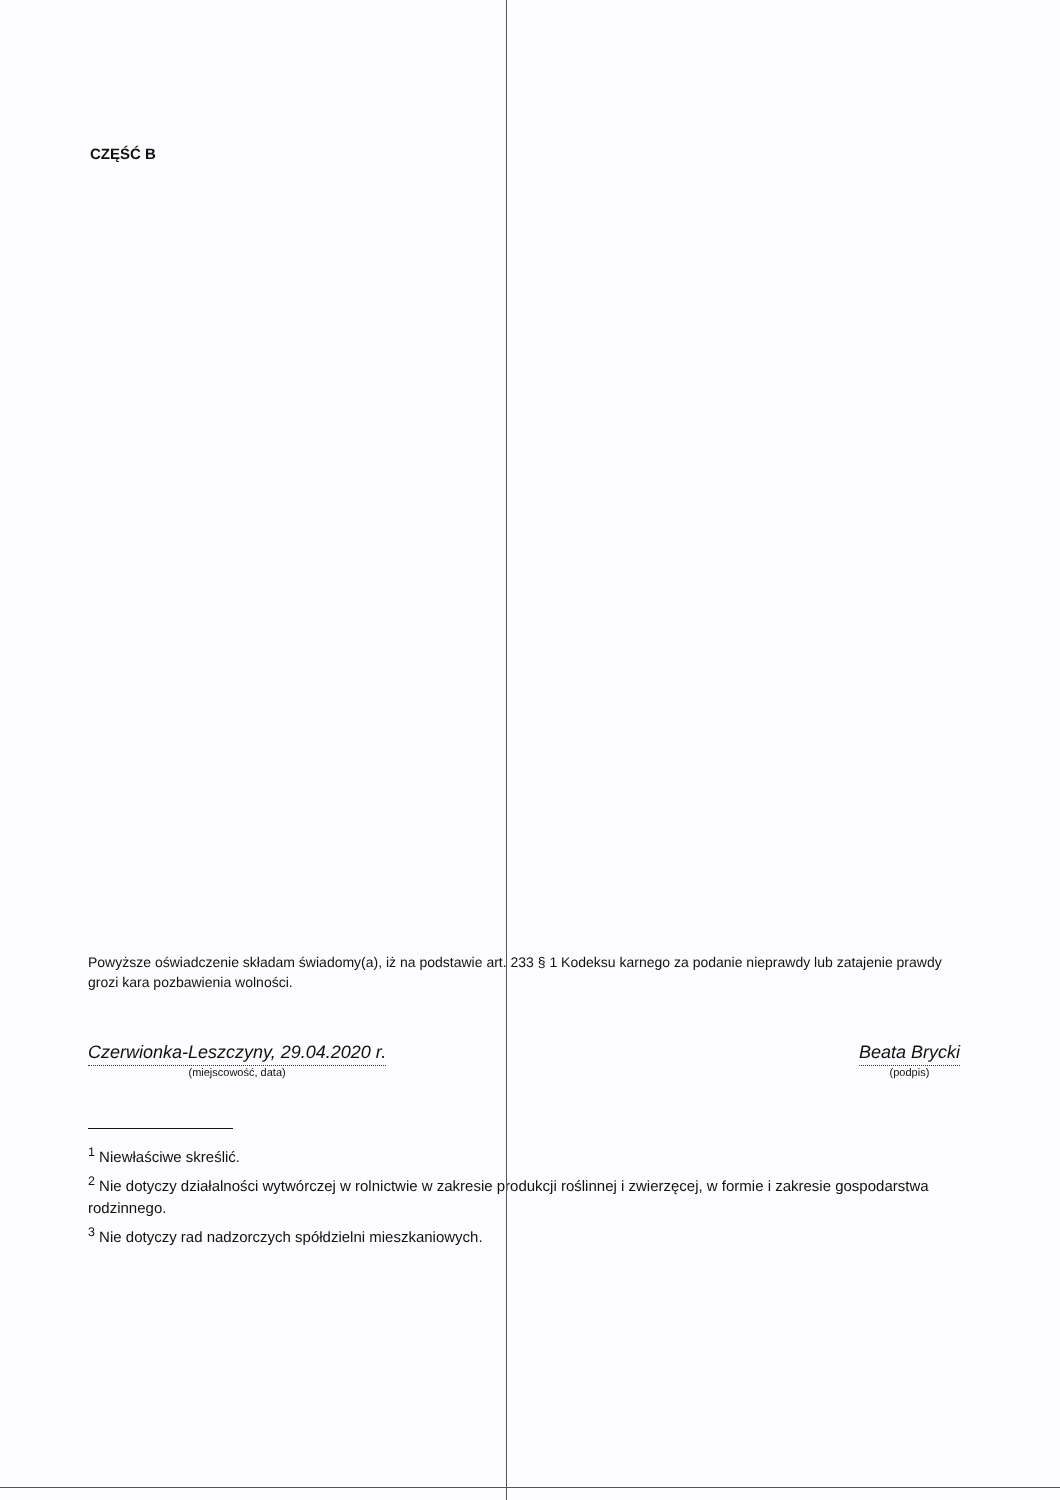CZĘŚĆ B
Powyższe oświadczenie składam świadomy(a), iż na podstawie art. 233 § 1 Kodeksu karnego za podanie nieprawdy lub zatajenie prawdy grozi kara pozbawienia wolności.
Czerwionka-Leszczyny, 29.04.2020 r.
(miejscowość, data)
Beata Brycki
(podpis)
<sup>1</sup> Niewłaściwe skreślić.
<sup>2</sup> Nie dotyczy działalności wytwórczej w rolnictwie w zakresie produkcji roślinnej i zwierzęcej, w formie i zakresie gospodarstwa rodzinnego.
<sup>3</sup> Nie dotyczy rad nadzorczych spółdzielni mieszkaniowych.